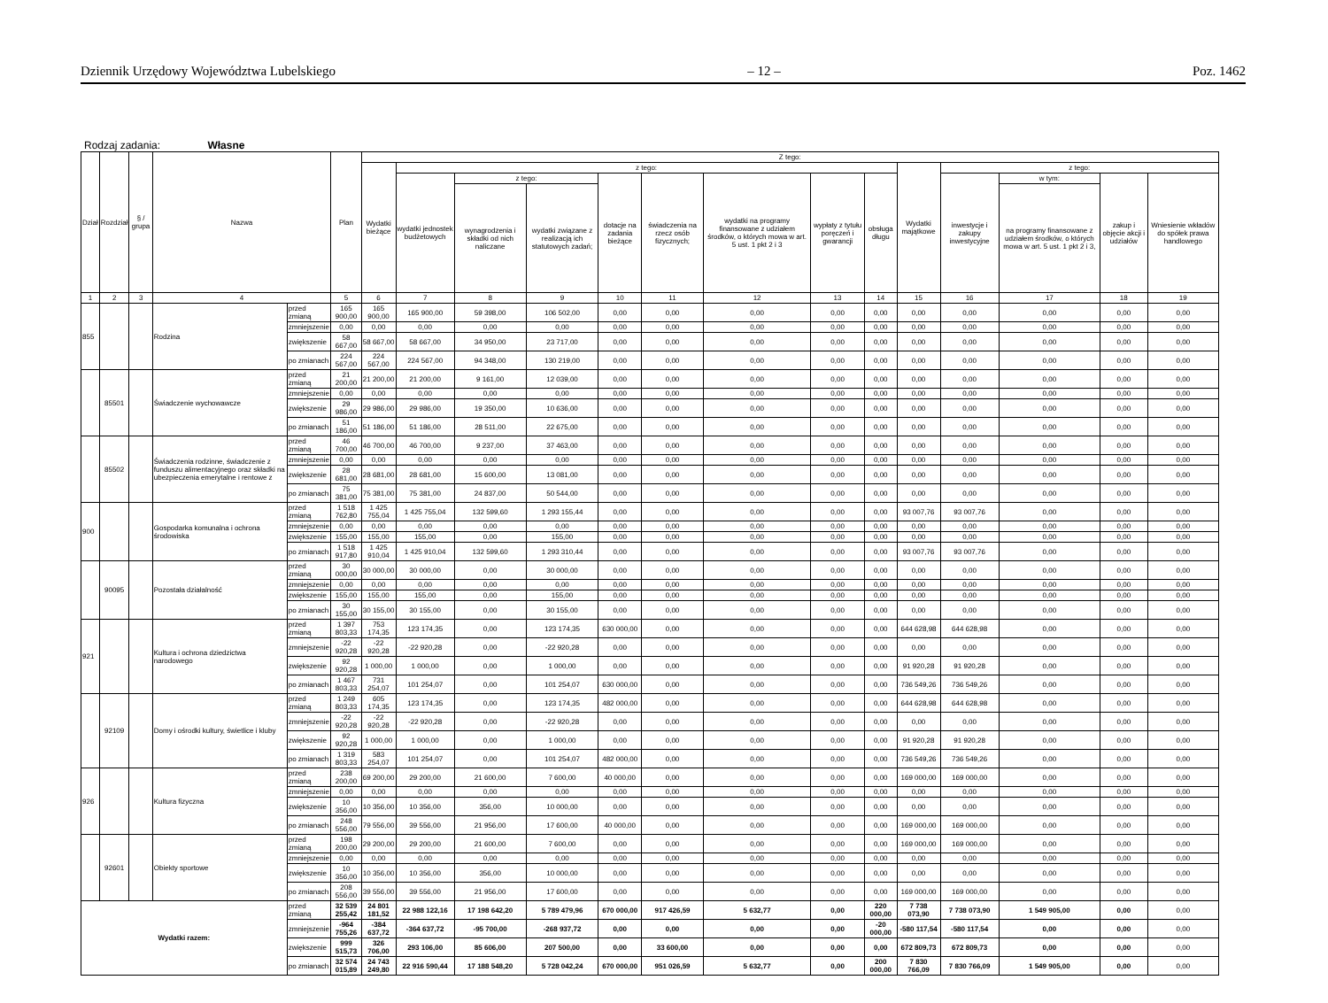Dziennik Urzędowy Województwa Lubelskiego – 12 – Poz. 1462
Rodzaj zadania: Własne
| Dział | Rozdział | § / grupa | Nazwa | | Plan | Z tego: | | | | | | | | | | | | | |
| --- | --- | --- | --- | --- | --- | --- | --- | --- | --- | --- | --- | --- | --- | --- | --- | --- | --- | --- | --- |
| | | | | | | Wydatki bieżące | z tego: | | | | | | | | Wydatki majątkowe | z tego: | | | |
| | | | | | | | wydatki jednostek budżetowych | z tego: | | dotacje na zadania bieżące | świadczenia na rzecz osób fizycznych; | wydatki na programy finansowane z udziałem środków, o których mowa w art. 5 ust. 1 pkt 2 i 3 | wypłaty z tytułu poręczeń i gwarancji | obsługa długu | | inwestycje i zakupy inwestycyjne | w tym: | zakup i objęcie akcji i udziałów | Wniesienie wkładów do spółek prawa handlowego |
| | | | | | | | | wynagrodzenia i składki od nich naliczane | wydatki związane z realizacją ich statutowych zadań; | | | | | | | | na programy finansowane z udziałem środków, o których mowa w art. 5 ust. 1 pkt 2 i 3, | | |
| 1 | 2 | 3 | 4 | | 5 | 6 | 7 | 8 | 9 | 10 | 11 | 12 | 13 | 14 | 15 | 16 | 17 | 18 | 19 |
| 855 | | | Rodzina | przed zmianą | 165 900,00 | 165 900,00 | 165 900,00 | 59 398,00 | 106 502,00 | 0,00 | 0,00 | 0,00 | 0,00 | 0,00 | 0,00 | 0,00 | 0,00 | 0,00 | 0,00 |
| | | | | zmniejszenie | 0,00 | 0,00 | 0,00 | 0,00 | 0,00 | 0,00 | 0,00 | 0,00 | 0,00 | 0,00 | 0,00 | 0,00 | 0,00 | 0,00 | 0,00 |
| | | | | zwiększenie | 58 667,00 | 58 667,00 | 58 667,00 | 34 950,00 | 23 717,00 | 0,00 | 0,00 | 0,00 | 0,00 | 0,00 | 0,00 | 0,00 | 0,00 | 0,00 | 0,00 |
| | | | | po zmianach | 224 567,00 | 224 567,00 | 224 567,00 | 94 348,00 | 130 219,00 | 0,00 | 0,00 | 0,00 | 0,00 | 0,00 | 0,00 | 0,00 | 0,00 | 0,00 | 0,00 |
| | 85501 | | Świadczenie wychowawcze | przed zmianą | 21 200,00 | 21 200,00 | 21 200,00 | 9 161,00 | 12 039,00 | 0,00 | 0,00 | 0,00 | 0,00 | 0,00 | 0,00 | 0,00 | 0,00 | 0,00 | 0,00 |
| | | | | zmniejszenie | 0,00 | 0,00 | 0,00 | 0,00 | 0,00 | 0,00 | 0,00 | 0,00 | 0,00 | 0,00 | 0,00 | 0,00 | 0,00 | 0,00 | 0,00 |
| | | | | zwiększenie | 29 986,00 | 29 986,00 | 29 986,00 | 19 350,00 | 10 636,00 | 0,00 | 0,00 | 0,00 | 0,00 | 0,00 | 0,00 | 0,00 | 0,00 | 0,00 | 0,00 |
| | | | | po zmianach | 51 186,00 | 51 186,00 | 51 186,00 | 28 511,00 | 22 675,00 | 0,00 | 0,00 | 0,00 | 0,00 | 0,00 | 0,00 | 0,00 | 0,00 | 0,00 | 0,00 |
| | 85502 | | Świadczenia rodzinne, świadczenie z funduszu alimentacyjnego oraz składki na ubezpieczenia emerytalne i rentowe z | przed zmianą | 46 700,00 | 46 700,00 | 46 700,00 | 9 237,00 | 37 463,00 | 0,00 | 0,00 | 0,00 | 0,00 | 0,00 | 0,00 | 0,00 | 0,00 | 0,00 | 0,00 |
| | | | | zmniejszenie | 0,00 | 0,00 | 0,00 | 0,00 | 0,00 | 0,00 | 0,00 | 0,00 | 0,00 | 0,00 | 0,00 | 0,00 | 0,00 | 0,00 | 0,00 |
| | | | | zwiększenie | 28 681,00 | 28 681,00 | 28 681,00 | 15 600,00 | 13 081,00 | 0,00 | 0,00 | 0,00 | 0,00 | 0,00 | 0,00 | 0,00 | 0,00 | 0,00 | 0,00 |
| | | | | po zmianach | 75 381,00 | 75 381,00 | 75 381,00 | 24 837,00 | 50 544,00 | 0,00 | 0,00 | 0,00 | 0,00 | 0,00 | 0,00 | 0,00 | 0,00 | 0,00 | 0,00 |
| 900 | | | Gospodarka komunalna i ochrona środowiska | przed zmianą | 1 518 762,80 | 1 425 755,04 | 1 425 755,04 | 132 599,60 | 1 293 155,44 | 0,00 | 0,00 | 0,00 | 0,00 | 0,00 | 93 007,76 | 93 007,76 | 0,00 | 0,00 | 0,00 |
| | | | | zmniejszenie | 0,00 | 0,00 | 0,00 | 0,00 | 0,00 | 0,00 | 0,00 | 0,00 | 0,00 | 0,00 | 0,00 | 0,00 | 0,00 | 0,00 | 0,00 |
| | | | | zwiększenie | 155,00 | 155,00 | 155,00 | 0,00 | 155,00 | 0,00 | 0,00 | 0,00 | 0,00 | 0,00 | 0,00 | 0,00 | 0,00 | 0,00 | 0,00 |
| | | | | po zmianach | 1 518 917,80 | 1 425 910,04 | 1 425 910,04 | 132 599,60 | 1 293 310,44 | 0,00 | 0,00 | 0,00 | 0,00 | 0,00 | 93 007,76 | 93 007,76 | 0,00 | 0,00 | 0,00 |
| | 90095 | | Pozostała działalność | przed zmianą | 30 000,00 | 30 000,00 | 30 000,00 | 0,00 | 30 000,00 | 0,00 | 0,00 | 0,00 | 0,00 | 0,00 | 0,00 | 0,00 | 0,00 | 0,00 | 0,00 |
| | | | | zmniejszenie | 0,00 | 0,00 | 0,00 | 0,00 | 0,00 | 0,00 | 0,00 | 0,00 | 0,00 | 0,00 | 0,00 | 0,00 | 0,00 | 0,00 | 0,00 |
| | | | | zwiększenie | 155,00 | 155,00 | 155,00 | 0,00 | 155,00 | 0,00 | 0,00 | 0,00 | 0,00 | 0,00 | 0,00 | 0,00 | 0,00 | 0,00 | 0,00 |
| | | | | po zmianach | 30 155,00 | 30 155,00 | 30 155,00 | 0,00 | 30 155,00 | 0,00 | 0,00 | 0,00 | 0,00 | 0,00 | 0,00 | 0,00 | 0,00 | 0,00 | 0,00 |
| 921 | | | Kultura i ochrona dziedzictwa narodowego | przed zmianą | 1 397 803,33 | 753 174,35 | 123 174,35 | 0,00 | 123 174,35 | 630 000,00 | 0,00 | 0,00 | 0,00 | 0,00 | 644 628,98 | 644 628,98 | 0,00 | 0,00 | 0,00 |
| | | | | zmniejszenie | -22 920,28 | -22 920,28 | -22 920,28 | 0,00 | -22 920,28 | 0,00 | 0,00 | 0,00 | 0,00 | 0,00 | 0,00 | 0,00 | 0,00 | 0,00 | 0,00 |
| | | | | zwiększenie | 92 920,28 | 1 000,00 | 1 000,00 | 0,00 | 1 000,00 | 0,00 | 0,00 | 0,00 | 0,00 | 0,00 | 91 920,28 | 91 920,28 | 0,00 | 0,00 | 0,00 |
| | | | | po zmianach | 1 467 803,33 | 731 254,07 | 101 254,07 | 0,00 | 101 254,07 | 630 000,00 | 0,00 | 0,00 | 0,00 | 0,00 | 736 549,26 | 736 549,26 | 0,00 | 0,00 | 0,00 |
| | 92109 | | Domy i ośrodki kultury, świetlice i kluby | przed zmianą | 1 249 803,33 | 605 174,35 | 123 174,35 | 0,00 | 123 174,35 | 482 000,00 | 0,00 | 0,00 | 0,00 | 0,00 | 644 628,98 | 644 628,98 | 0,00 | 0,00 | 0,00 |
| | | | | zmniejszenie | -22 920,28 | -22 920,28 | -22 920,28 | 0,00 | -22 920,28 | 0,00 | 0,00 | 0,00 | 0,00 | 0,00 | 0,00 | 0,00 | 0,00 | 0,00 | 0,00 |
| | | | | zwiększenie | 92 920,28 | 1 000,00 | 1 000,00 | 0,00 | 1 000,00 | 0,00 | 0,00 | 0,00 | 0,00 | 0,00 | 91 920,28 | 91 920,28 | 0,00 | 0,00 | 0,00 |
| | | | | po zmianach | 1 319 803,33 | 583 254,07 | 101 254,07 | 0,00 | 101 254,07 | 482 000,00 | 0,00 | 0,00 | 0,00 | 0,00 | 736 549,26 | 736 549,26 | 0,00 | 0,00 | 0,00 |
| 926 | | | Kultura fizyczna | przed zmianą | 238 200,00 | 69 200,00 | 29 200,00 | 21 600,00 | 7 600,00 | 40 000,00 | 0,00 | 0,00 | 0,00 | 0,00 | 169 000,00 | 169 000,00 | 0,00 | 0,00 | 0,00 |
| | | | | zmniejszenie | 0,00 | 0,00 | 0,00 | 0,00 | 0,00 | 0,00 | 0,00 | 0,00 | 0,00 | 0,00 | 0,00 | 0,00 | 0,00 | 0,00 | 0,00 |
| | | | | zwiększenie | 10 356,00 | 10 356,00 | 10 356,00 | 356,00 | 10 000,00 | 0,00 | 0,00 | 0,00 | 0,00 | 0,00 | 0,00 | 0,00 | 0,00 | 0,00 | 0,00 |
| | | | | po zmianach | 248 556,00 | 79 556,00 | 39 556,00 | 21 956,00 | 17 600,00 | 40 000,00 | 0,00 | 0,00 | 0,00 | 0,00 | 169 000,00 | 169 000,00 | 0,00 | 0,00 | 0,00 |
| | 92601 | | Obiekty sportowe | przed zmianą | 198 200,00 | 29 200,00 | 29 200,00 | 21 600,00 | 7 600,00 | 0,00 | 0,00 | 0,00 | 0,00 | 0,00 | 169 000,00 | 169 000,00 | 0,00 | 0,00 | 0,00 |
| | | | | zmniejszenie | 0,00 | 0,00 | 0,00 | 0,00 | 0,00 | 0,00 | 0,00 | 0,00 | 0,00 | 0,00 | 0,00 | 0,00 | 0,00 | 0,00 | 0,00 |
| | | | | zwiększenie | 10 356,00 | 10 356,00 | 10 356,00 | 356,00 | 10 000,00 | 0,00 | 0,00 | 0,00 | 0,00 | 0,00 | 0,00 | 0,00 | 0,00 | 0,00 | 0,00 |
| | | | | po zmianach | 208 556,00 | 39 556,00 | 39 556,00 | 21 956,00 | 17 600,00 | 0,00 | 0,00 | 0,00 | 0,00 | 0,00 | 169 000,00 | 169 000,00 | 0,00 | 0,00 | 0,00 |
| Wydatki razem: | | | | przed zmianą | 32 539 255,42 | 24 801 181,52 | 22 988 122,16 | 17 198 642,20 | 5 789 479,96 | 670 000,00 | 917 426,59 | 5 632,77 | 0,00 | 220 000,00 | 7 738 073,90 | 7 738 073,90 | 1 549 905,00 | 0,00 | 0,00 |
| | | | | zmniejszenie | -964 755,26 | -384 637,72 | -364 637,72 | -95 700,00 | -268 937,72 | 0,00 | 0,00 | 0,00 | 0,00 | -20 000,00 | -580 117,54 | -580 117,54 | 0,00 | 0,00 | 0,00 |
| | | | | zwiększenie | 999 515,73 | 326 706,00 | 293 106,00 | 85 606,00 | 207 500,00 | 0,00 | 33 600,00 | 0,00 | 0,00 | 0,00 | 672 809,73 | 672 809,73 | 0,00 | 0,00 | 0,00 |
| | | | | po zmianach | 32 574 015,89 | 24 743 249,80 | 22 916 590,44 | 17 188 548,20 | 5 728 042,24 | 670 000,00 | 951 026,59 | 5 632,77 | 0,00 | 200 000,00 | 7 830 766,09 | 7 830 766,09 | 1 549 905,00 | 0,00 | 0,00 |